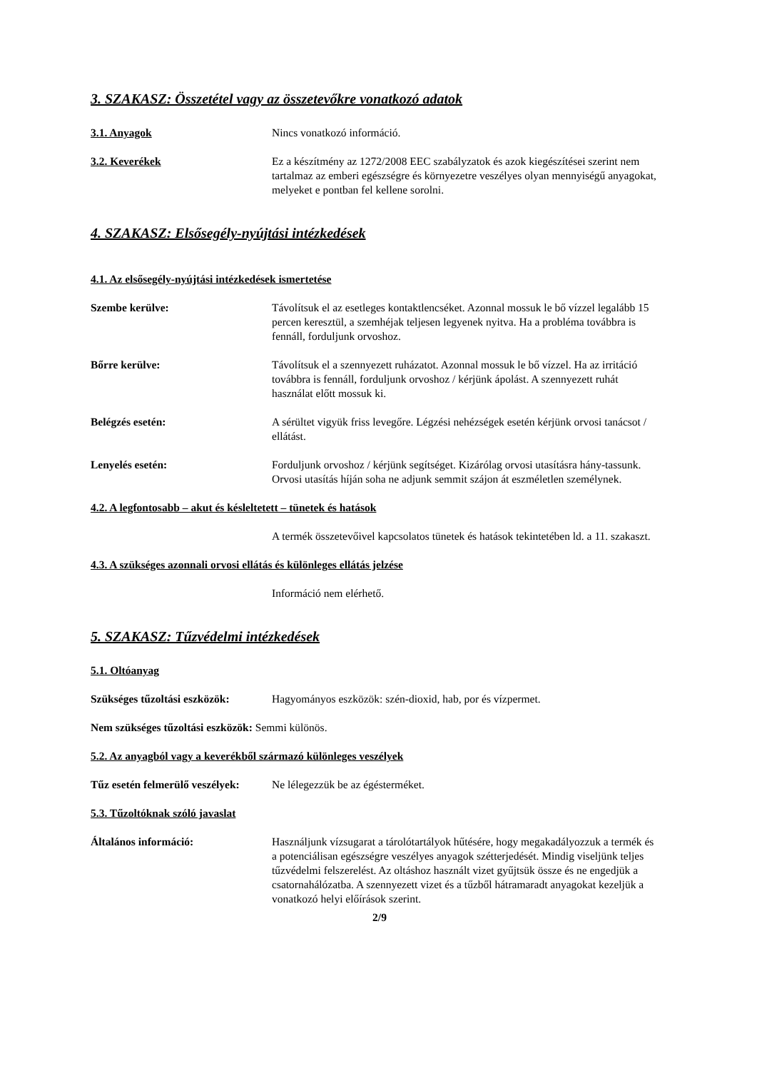3. SZAKASZ: Összetétel vagy az összetevőkre vonatkozó adatok
3.1. Anyagok Nincs vonatkozó információ.
3.2. Keverékek Ez a készítmény az 1272/2008 EEC szabályzatok és azok kiegészítései szerint nem tartalmaz az emberi egészségre és környezetre veszélyes olyan mennyiségű anyagokat, melyeket e pontban fel kellene sorolni.
4. SZAKASZ: Elsősegély-nyújtási intézkedések
4.1. Az elsősegély-nyújtási intézkedések ismertetése
Szembe kerülve: Távolítsuk el az esetleges kontaktlencséket. Azonnal mossuk le bő vízzel legalább 15 percen keresztül, a szemhéjak teljesen legyenek nyitva. Ha a probléma továbbra is fennáll, forduljunk orvoshoz.
Bőrre kerülve: Távolítsuk el a szennyezett ruházatot. Azonnal mossuk le bő vízzel. Ha az irritáció továbbra is fennáll, forduljunk orvoshoz / kérjünk ápolást. A szennyezett ruhát használat előtt mossuk ki.
Belégzés esetén: A sérültet vigyük friss levegőre. Légzési nehézségek esetén kérjünk orvosi tanácsot / ellátást.
Lenyelés esetén: Forduljunk orvoshoz / kérjünk segítséget. Kizárólag orvosi utasításra hány-tassunk. Orvosi utasítás híján soha ne adjunk semmit szájon át eszméletlen személynek.
4.2. A legfontosabb – akut és késleltetett – tünetek és hatások
A termék összetevőivel kapcsolatos tünetek és hatások tekintetében ld. a 11. szakaszt.
4.3. A szükséges azonnali orvosi ellátás és különleges ellátás jelzése
Információ nem elérhető.
5. SZAKASZ: Tűzvédelmi intézkedések
5.1. Oltóanyag
Szükséges tűzoltási eszközök:
Hagyományos eszközök: szén-dioxid, hab, por és vízpermet.
Nem szükséges tűzoltási eszközök: Semmi különös.
5.2. Az anyagból vagy a keverékből származó különleges veszélyek
Tűz esetén felmerülő veszélyek:
Ne lélegezzük be az égésterméket.
5.3. Tűzoltóknak szóló javaslat
Általános információ: Használjunk vízsugarat a tárolótartályok hűtésére, hogy megakadályozzuk a termék és a potenciálisan egészségre veszélyes anyagok szétterjedését. Mindig viseljünk teljes tűzvédelmi felszerelést. Az oltáshoz használt vizet gyűjtsük össze és ne engedjük a csatornahálózatba. A szennyezett vizet és a tűzből hátramaradt anyagokat kezeljük a vonatkozó helyi előírások szerint.
2/9